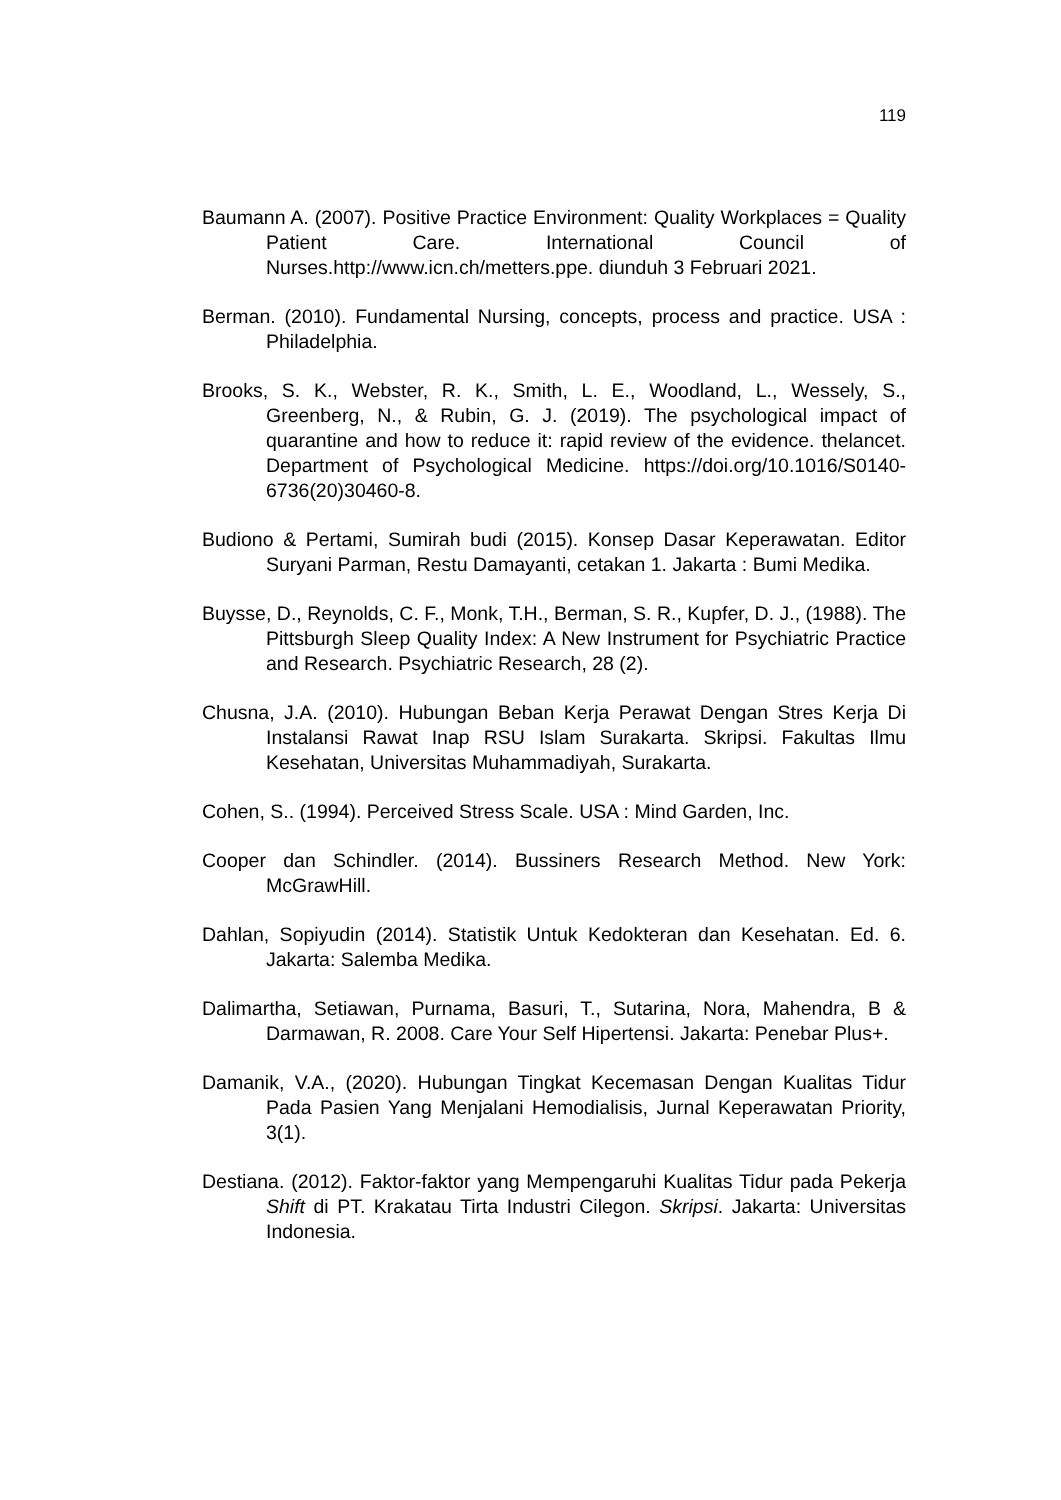119
Baumann A. (2007). Positive Practice Environment: Quality Workplaces = Quality Patient Care. International Council of Nurses.http://www.icn.ch/metters.ppe. diunduh 3 Februari 2021.
Berman. (2010). Fundamental Nursing, concepts, process and practice. USA : Philadelphia.
Brooks, S. K., Webster, R. K., Smith, L. E., Woodland, L., Wessely, S., Greenberg, N., & Rubin, G. J. (2019). The psychological impact of quarantine and how to reduce it: rapid review of the evidence. thelancet. Department of Psychological Medicine. https://doi.org/10.1016/S0140-6736(20)30460-8.
Budiono & Pertami, Sumirah budi (2015). Konsep Dasar Keperawatan. Editor Suryani Parman, Restu Damayanti, cetakan 1. Jakarta : Bumi Medika.
Buysse, D., Reynolds, C. F., Monk, T.H., Berman, S. R., Kupfer, D. J., (1988). The Pittsburgh Sleep Quality Index: A New Instrument for Psychiatric Practice and Research. Psychiatric Research, 28 (2).
Chusna, J.A. (2010). Hubungan Beban Kerja Perawat Dengan Stres Kerja Di Instalansi Rawat Inap RSU Islam Surakarta. Skripsi. Fakultas Ilmu Kesehatan, Universitas Muhammadiyah, Surakarta.
Cohen, S.. (1994). Perceived Stress Scale. USA : Mind Garden, Inc.
Cooper dan Schindler. (2014). Bussiners Research Method. New York: McGrawHill.
Dahlan, Sopiyudin (2014). Statistik Untuk Kedokteran dan Kesehatan. Ed. 6. Jakarta: Salemba Medika.
Dalimartha, Setiawan, Purnama, Basuri, T., Sutarina, Nora, Mahendra, B & Darmawan, R. 2008. Care Your Self Hipertensi. Jakarta: Penebar Plus+.
Damanik, V.A., (2020). Hubungan Tingkat Kecemasan Dengan Kualitas Tidur Pada Pasien Yang Menjalani Hemodialisis, Jurnal Keperawatan Priority, 3(1).
Destiana. (2012). Faktor-faktor yang Mempengaruhi Kualitas Tidur pada Pekerja Shift di PT. Krakatau Tirta Industri Cilegon. Skripsi. Jakarta: Universitas Indonesia.